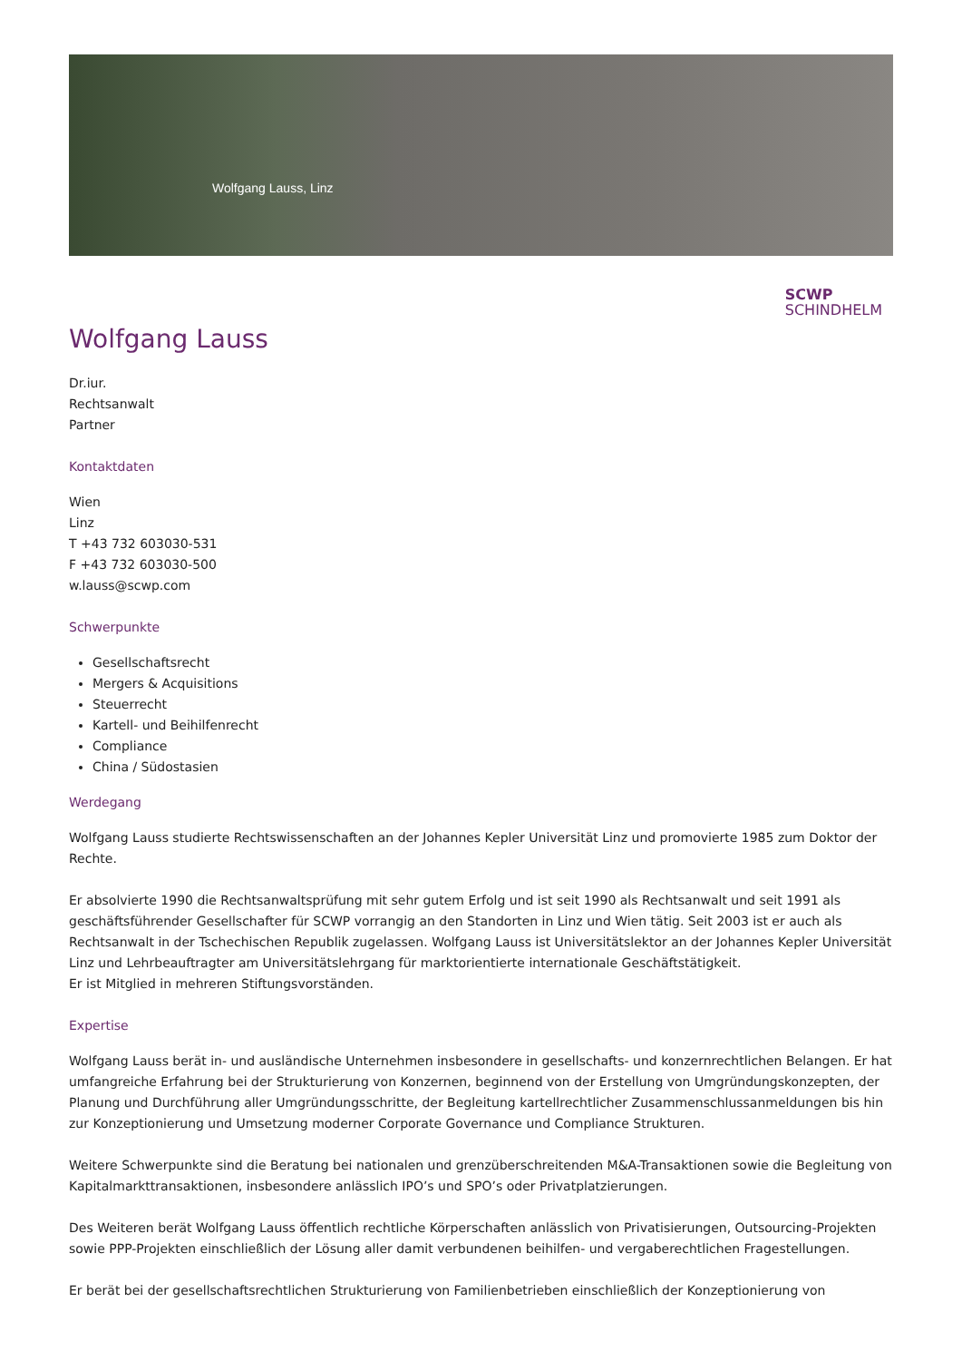Wolfgang Lauss, Linz
SCWP
SCHINDHELM
Wolfgang Lauss
Dr.iur.
Rechtsanwalt
Partner
Kontaktdaten
Wien
Linz
T +43 732 603030-531
F +43 732 603030-500
w.lauss@scwp.com
Schwerpunkte
Gesellschaftsrecht
Mergers & Acquisitions
Steuerrecht
Kartell- und Beihilfenrecht
Compliance
China / Südostasien
Werdegang
Wolfgang Lauss studierte Rechtswissenschaften an der Johannes Kepler Universität Linz und promovierte 1985 zum Doktor der Rechte.
Er absolvierte 1990 die Rechtsanwaltsprüfung mit sehr gutem Erfolg und ist seit 1990 als Rechtsanwalt und seit 1991 als geschäftsführender Gesellschafter für SCWP vorrangig an den Standorten in Linz und Wien tätig. Seit 2003 ist er auch als Rechtsanwalt in der Tschechischen Republik zugelassen. Wolfgang Lauss ist Universitätslektor an der Johannes Kepler Universität Linz und Lehrbeauftragter am Universitätslehrgang für marktorientierte internationale Geschäftstätigkeit.
Er ist Mitglied in mehreren Stiftungsvorständen.
Expertise
Wolfgang Lauss berät in- und ausländische Unternehmen insbesondere in gesellschafts- und konzernrechtlichen Belangen. Er hat umfangreiche Erfahrung bei der Strukturierung von Konzernen, beginnend von der Erstellung von Umgründungskonzepten, der Planung und Durchführung aller Umgründungsschritte, der Begleitung kartellrechtlicher Zusammenschlussanmeldungen bis hin zur Konzeptionierung und Umsetzung moderner Corporate Governance und Compliance Strukturen.
Weitere Schwerpunkte sind die Beratung bei nationalen und grenzüberschreitenden M&A-Transaktionen sowie die Begleitung von Kapitalmarkttransaktionen, insbesondere anlässlich IPO’s und SPO’s oder Privatplatzierungen.
Des Weiteren berät Wolfgang Lauss öffentlich rechtliche Körperschaften anlässlich von Privatisierungen, Outsourcing-Projekten sowie PPP-Projekten einschließlich der Lösung aller damit verbundenen beihilfen- und vergaberechtlichen Fragestellungen.
Er berät bei der gesellschaftsrechtlichen Strukturierung von Familienbetrieben einschließlich der Konzeptionierung von